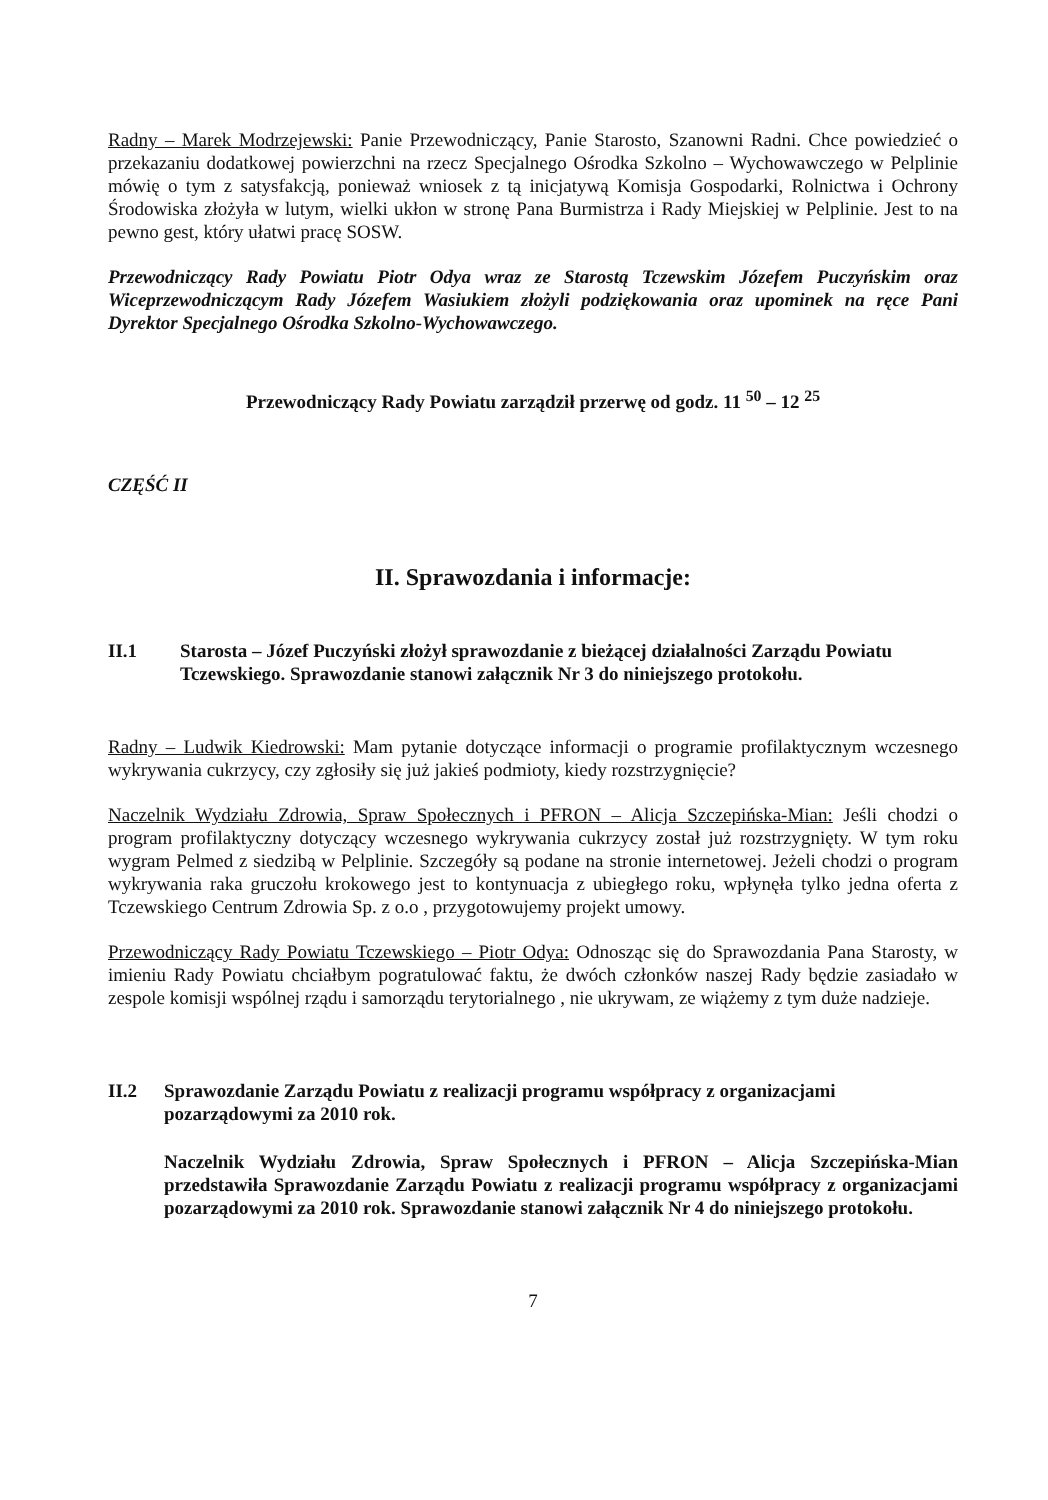Radny – Marek Modrzejewski: Panie Przewodniczący, Panie Starosto, Szanowni Radni. Chce powiedzieć o przekazaniu dodatkowej powierzchni na rzecz Specjalnego Ośrodka Szkolno – Wychowawczego w Pelplinie mówię o tym z satysfakcją, ponieważ wniosek z tą inicjatywą Komisja Gospodarki, Rolnictwa i Ochrony Środowiska złożyła w lutym, wielki ukłon w stronę Pana Burmistrza i Rady Miejskiej w Pelplinie. Jest to na pewno gest, który ułatwi pracę SOSW.
Przewodniczący Rady Powiatu Piotr Odya wraz ze Starostą Tczewskim Józefem Puczyńskim oraz Wiceprzewodniczącym Rady Józefem Wasiukiem złożyli podziękowania oraz upominek na ręce Pani Dyrektor Specjalnego Ośrodka Szkolno-Wychowawczego.
Przewodniczący Rady Powiatu zarządził przerwę od godz. 11 <sup>50</sup> – 12 <sup>25</sup>
CZĘŚĆ II
II. Sprawozdania i informacje:
II.1 Starosta – Józef Puczyński złożył sprawozdanie z bieżącej działalności Zarządu Powiatu Tczewskiego. Sprawozdanie stanowi załącznik Nr 3 do niniejszego protokołu.
Radny – Ludwik Kiedrowski: Mam pytanie dotyczące informacji o programie profilaktycznym wczesnego wykrywania cukrzycy, czy zgłosiły się już jakieś podmioty, kiedy rozstrzygnięcie?
Naczelnik Wydziału Zdrowia, Spraw Społecznych i PFRON – Alicja Szczepińska-Mian: Jeśli chodzi o program profilaktyczny dotyczący wczesnego wykrywania cukrzycy został już rozstrzygnięty. W tym roku wygram Pelmed z siedzibą w Pelplinie. Szczegóły są podane na stronie internetowej. Jeżeli chodzi o program wykrywania raka gruczołu krokowego jest to kontynuacja z ubiegłego roku, wpłynęła tylko jedna oferta z Tczewskiego Centrum Zdrowia Sp. z o.o , przygotowujemy projekt umowy.
Przewodniczący Rady Powiatu Tczewskiego – Piotr Odya: Odnosząc się do Sprawozdania Pana Starosty, w imieniu Rady Powiatu chciałbym pogratulować faktu, że dwóch członków naszej Rady będzie zasiadało w zespole komisji wspólnej rządu i samorządu terytorialnego , nie ukrywam, ze wiążemy z tym duże nadzieje.
II.2 Sprawozdanie Zarządu Powiatu z realizacji programu współpracy z organizacjami pozarządowymi za 2010 rok.
Naczelnik Wydziału Zdrowia, Spraw Społecznych i PFRON – Alicja Szczepińska-Mian przedstawiła Sprawozdanie Zarządu Powiatu z realizacji programu współpracy z organizacjami pozarządowymi za 2010 rok. Sprawozdanie stanowi załącznik Nr 4 do niniejszego protokołu.
7